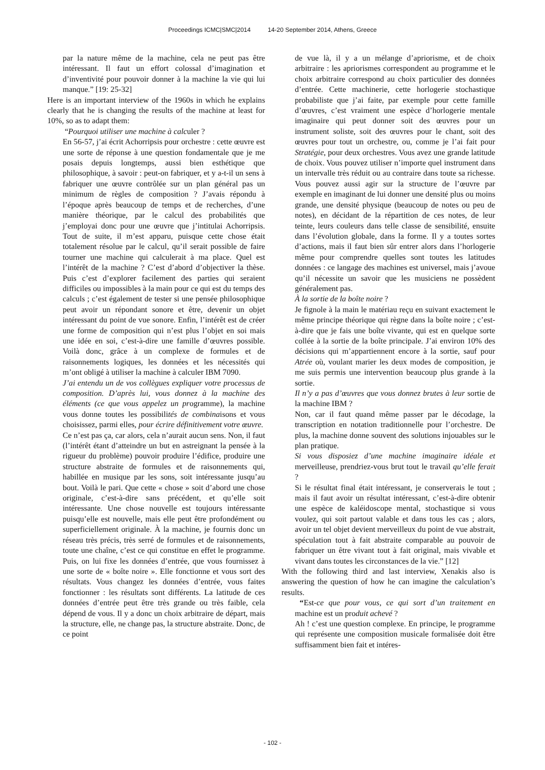Proceedings ICMC|SMC|2014 14-20 September 2014, Athens, Greece
par la nature même de la machine, cela ne peut pas être intéressant. Il faut un effort colossal d’imagination et d’inventivité pour pouvoir donner à la machine la vie qui lui manque.” [19: 25-32]
Here is an important interview of the 1960s in which he explains clearly that he is changing the results of the machine at least for 10%, so as to adapt them:
“Pourquoi utiliser une machine à calculer ?
En 56-57, j’ai écrit Achorripsis pour orchestre : cette œuvre est une sorte de réponse à une question fondamentale que je me posais depuis longtemps, aussi bien esthétique que philosophique, à savoir : peut-on fabriquer, et y a-t-il un sens à fabriquer une œuvre contrôlée sur un plan général pas un minimum de règles de composition ? J’avais répondu à l’époque après beaucoup de temps et de recherches, d’une manière théorique, par le calcul des probabilités que j’employai donc pour une œuvre que j’intitulai Achorripsis. Tout de suite, il m’est apparu, puisque cette chose était totalement résolue par le calcul, qu’il serait possible de faire tourner une machine qui calculerait à ma place. Quel est l’intérêt de la machine ? C’est d’abord d’objectiver la thèse. Puis c’est d’explorer facilement des parties qui seraient difficiles ou impossibles à la main pour ce qui est du temps des calculs ; c’est également de tester si une pensée philosophique peut avoir un répondant sonore et être, devenir un objet intéressant du point de vue sonore. Enfin, l’intérêt est de créer une forme de composition qui n’est plus l’objet en soi mais une idée en soi, c’est-à-dire une famille d’œuvres possible. Voilà donc, grâce à un complexe de formules et de raisonnements logiques, les données et les nécessités qui m’ont obligé à utiliser la machine à calculer IBM 7090.
J’ai entendu un de vos collègues expliquer votre processus de composition. D’après lui, vous donnez à la machine des éléments (ce que vous appelez un programme), la machine vous donne toutes les possibilités de combinaisons et vous choisissez, parmi elles, pour écrire définitivement votre œuvre.
Ce n’est pas ça, car alors, cela n’aurait aucun sens. Non, il faut (l’intérêt étant d’atteindre un but en astreignant la pensée à la rigueur du problème) pouvoir produire l’édifice, produire une structure abstraite de formules et de raisonnements qui, habillée en musique par les sons, soit intéressante jusqu’au bout. Voilà le pari. Que cette « chose » soit d’abord une chose originale, c’est-à-dire sans précédent, et qu’elle soit intéressante. Une chose nouvelle est toujours intéressante puisqu’elle est nouvelle, mais elle peut être profondément ou superficiellement originale. À la machine, je fournis donc un réseau très précis, très serré de formules et de raisonnements, toute une chaîne, c’est ce qui constitue en effet le programme. Puis, on lui fixe les données d’entrée, que vous fournissez à une sorte de « boîte noire ». Elle fonctionne et vous sort des résultats. Vous changez les données d’entrée, vous faites fonctionner : les résultats sont différents. La latitude de ces données d’entrée peut être très grande ou très faible, cela dépend de vous. Il y a donc un choix arbitraire de départ, mais la structure, elle, ne change pas, la structure abstraite. Donc, de ce point
de vue là, il y a un mélange d’apriorisme, et de choix arbitraire : les apriorismes correspondent au programme et le choix arbitraire correspond au choix particulier des données d’entrée. Cette machinerie, cette horlogerie stochastique probabiliste que j’ai faite, par exemple pour cette famille d’œuvres, c’est vraiment une espèce d’horlogerie mentale imaginaire qui peut donner soit des œuvres pour un instrument soliste, soit des œuvres pour le chant, soit des œuvres pour tout un orchestre, ou, comme je l’ai fait pour Stratégie, pour deux orchestres. Vous avez une grande latitude de choix. Vous pouvez utiliser n’importe quel instrument dans un intervalle très réduit ou au contraire dans toute sa richesse. Vous pouvez aussi agir sur la structure de l’œuvre par exemple en imaginant de lui donner une densité plus ou moins grande, une densité physique (beaucoup de notes ou peu de notes), en décidant de la répartition de ces notes, de leur teinte, leurs couleurs dans telle classe de sensibilité, ensuite dans l’évolution globale, dans la forme. Il y a toutes sortes d’actions, mais il faut bien sûr entrer alors dans l’horlogerie même pour comprendre quelles sont toutes les latitudes données : ce langage des machines est universel, mais j’avoue qu’il nécessite un savoir que les musiciens ne possèdent généralement pas.
À la sortie de la boîte noire ?
Je fignole à la main le matériau reçu en suivant exactement le même principe théorique qui règne dans la boîte noire ; c’est-à-dire que je fais une boîte vivante, qui est en quelque sorte collée à la sortie de la boîte principale. J’ai environ 10% des décisions qui m’appartiennent encore à la sortie, sauf pour Atrée où, voulant marier les deux modes de composition, je me suis permis une intervention beaucoup plus grande à la sortie.
Il n’y a pas d’œuvres que vous donnez brutes à leur sortie de la machine IBM ?
Non, car il faut quand même passer par le décodage, la transcription en notation traditionnelle pour l’orchestre. De plus, la machine donne souvent des solutions injouables sur le plan pratique.
Si vous disposiez d’une machine imaginaire idéale et merveilleuse, prendriez-vous brut tout le travail qu’elle ferait ?
Si le résultat final était intéressant, je conserverais le tout ; mais il faut avoir un résultat intéressant, c’est-à-dire obtenir une espèce de kaléidoscope mental, stochastique si vous voulez, qui soit partout valable et dans tous les cas ; alors, avoir un tel objet devient merveilleux du point de vue abstrait, spéculation tout à fait abstraite comparable au pouvoir de fabriquer un être vivant tout à fait original, mais vivable et vivant dans toutes les circonstances de la vie.” [12]
With the following third and last interview, Xenakis also is answering the question of how he can imagine the calculation’s results.
“Est-ce que pour vous, ce qui sort d’un traitement en machine est un produit achevé ?
Ah ! c’est une question complexe. En principe, le programme qui représente une composition musicale formalisée doit être suffisamment bien fait et intéres-
- 102 -